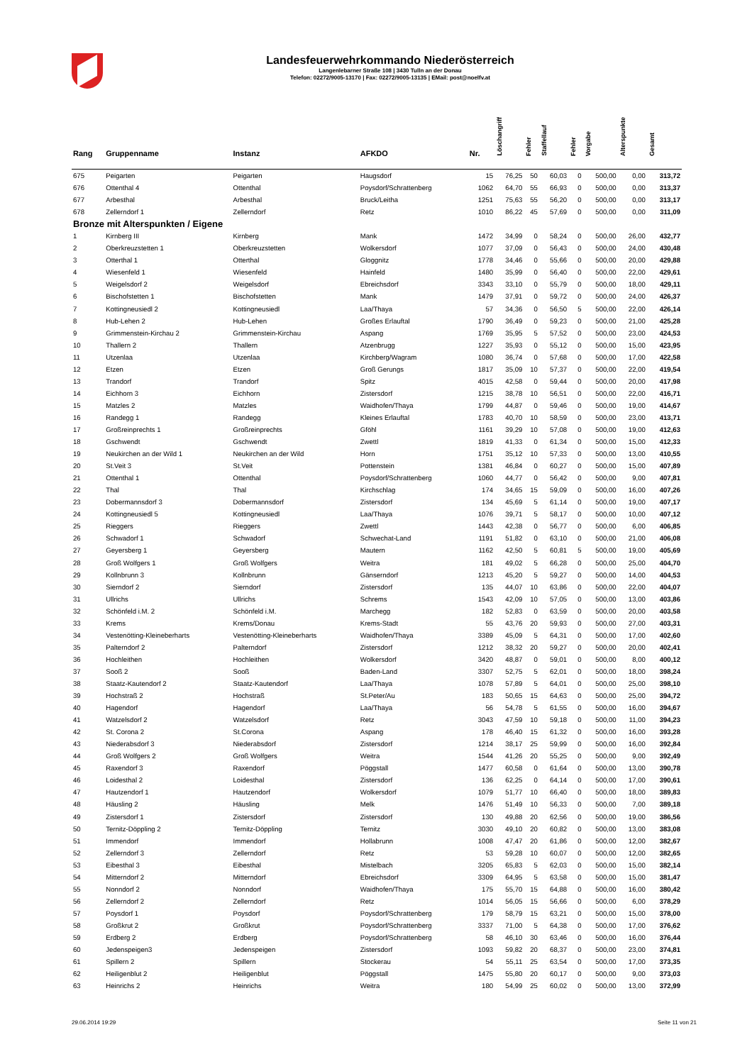Landesfeuerwehrkommando Niederösterreich
Langenlebarner Straße 108 | 3430 Tulln an der Donau
Telefon: 02272/9005-13170 | Fax: 02272/9005-13135 | EMail: post@noelfv.at
| Rang | Gruppenname | Instanz | AFKDO | Nr. | Löschangriff | Fehler | Staffellauf | Fehler | Vorgabe | Alterspunkte | Gesamt |
| --- | --- | --- | --- | --- | --- | --- | --- | --- | --- | --- | --- |
| 675 | Peigarten | Peigarten | Haugsdorf | 15 | 76,25 | 50 | 60,03 | 0 | 500,00 | 0,00 | 313,72 |
| 676 | Ottenthal 4 | Ottenthal | Poysdorf/Schrattenberg | 1062 | 64,70 | 55 | 66,93 | 0 | 500,00 | 0,00 | 313,37 |
| 677 | Arbesthal | Arbesthal | Bruck/Leitha | 1251 | 75,63 | 55 | 56,20 | 0 | 500,00 | 0,00 | 313,17 |
| 678 | Zellerndorf 1 | Zellerndorf | Retz | 1010 | 86,22 | 45 | 57,69 | 0 | 500,00 | 0,00 | 311,09 |
| Bronze mit Alterspunkten / Eigene | | | | | | | | | | | |
| 1 | Kirnberg III | Kirnberg | Mank | 1472 | 34,99 | 0 | 58,24 | 0 | 500,00 | 26,00 | 432,77 |
| 2 | Oberkreuzstetten 1 | Oberkreuzstetten | Wolkersdorf | 1077 | 37,09 | 0 | 56,43 | 0 | 500,00 | 24,00 | 430,48 |
| 3 | Otterthal 1 | Otterthal | Gloggnitz | 1778 | 34,46 | 0 | 55,66 | 0 | 500,00 | 20,00 | 429,88 |
| 4 | Wiesenfeld 1 | Wiesenfeld | Hainfeld | 1480 | 35,99 | 0 | 56,40 | 0 | 500,00 | 22,00 | 429,61 |
| 5 | Weigelsdorf 2 | Weigelsdorf | Ebreichsdorf | 3343 | 33,10 | 0 | 55,79 | 0 | 500,00 | 18,00 | 429,11 |
| 6 | Bischofstetten 1 | Bischofstetten | Mank | 1479 | 37,91 | 0 | 59,72 | 0 | 500,00 | 24,00 | 426,37 |
| 7 | Kottingneusiedl 2 | Kottingneusiedl | Laa/Thaya | 57 | 34,36 | 0 | 56,50 | 5 | 500,00 | 22,00 | 426,14 |
| 8 | Hub-Lehen 2 | Hub-Lehen | Großes Erlauftal | 1790 | 36,49 | 0 | 59,23 | 0 | 500,00 | 21,00 | 425,28 |
| 9 | Grimmenstein-Kirchau 2 | Grimmenstein-Kirchau | Aspang | 1769 | 35,95 | 5 | 57,52 | 0 | 500,00 | 23,00 | 424,53 |
| 10 | Thallern 2 | Thallern | Atzenbrugg | 1227 | 35,93 | 0 | 55,12 | 0 | 500,00 | 15,00 | 423,95 |
| 11 | Utzenlaa | Utzenlaa | Kirchberg/Wagram | 1080 | 36,74 | 0 | 57,68 | 0 | 500,00 | 17,00 | 422,58 |
| 12 | Etzen | Etzen | Groß Gerungs | 1817 | 35,09 | 10 | 57,37 | 0 | 500,00 | 22,00 | 419,54 |
| 13 | Trandorf | Trandorf | Spitz | 4015 | 42,58 | 0 | 59,44 | 0 | 500,00 | 20,00 | 417,98 |
| 14 | Eichhorn 3 | Eichhorn | Zistersdorf | 1215 | 38,78 | 10 | 56,51 | 0 | 500,00 | 22,00 | 416,71 |
| 15 | Matzles 2 | Matzles | Waidhofen/Thaya | 1799 | 44,87 | 0 | 59,46 | 0 | 500,00 | 19,00 | 414,67 |
| 16 | Randegg 1 | Randegg | Kleines Erlauftal | 1783 | 40,70 | 10 | 58,59 | 0 | 500,00 | 23,00 | 413,71 |
| 17 | Großreinprechts 1 | Großreinprechts | Gföhl | 1161 | 39,29 | 10 | 57,08 | 0 | 500,00 | 19,00 | 412,63 |
| 18 | Gschwendt | Gschwendt | Zwettl | 1819 | 41,33 | 0 | 61,34 | 0 | 500,00 | 15,00 | 412,33 |
| 19 | Neukirchen an der Wild 1 | Neukirchen an der Wild | Horn | 1751 | 35,12 | 10 | 57,33 | 0 | 500,00 | 13,00 | 410,55 |
| 20 | St.Veit 3 | St.Veit | Pottenstein | 1381 | 46,84 | 0 | 60,27 | 0 | 500,00 | 15,00 | 407,89 |
| 21 | Ottenthal 1 | Ottenthal | Poysdorf/Schrattenberg | 1060 | 44,77 | 0 | 56,42 | 0 | 500,00 | 9,00 | 407,81 |
| 22 | Thal | Thal | Kirchschlag | 174 | 34,65 | 15 | 59,09 | 0 | 500,00 | 16,00 | 407,26 |
| 23 | Dobermannsdorf 3 | Dobermannsdorf | Zistersdorf | 134 | 45,69 | 5 | 61,14 | 0 | 500,00 | 19,00 | 407,17 |
| 24 | Kottingneusiedl 5 | Kottingneusiedl | Laa/Thaya | 1076 | 39,71 | 5 | 58,17 | 0 | 500,00 | 10,00 | 407,12 |
| 25 | Rieggers | Rieggers | Zwettl | 1443 | 42,38 | 0 | 56,77 | 0 | 500,00 | 6,00 | 406,85 |
| 26 | Schwadorf 1 | Schwadorf | Schwechat-Land | 1191 | 51,82 | 0 | 63,10 | 0 | 500,00 | 21,00 | 406,08 |
| 27 | Geyersberg 1 | Geyersberg | Mautern | 1162 | 42,50 | 5 | 60,81 | 5 | 500,00 | 19,00 | 405,69 |
| 28 | Groß Wolfgers 1 | Groß Wolfgers | Weitra | 181 | 49,02 | 5 | 66,28 | 0 | 500,00 | 25,00 | 404,70 |
| 29 | Kollnbrunn 3 | Kollnbrunn | Gänserndorf | 1213 | 45,20 | 5 | 59,27 | 0 | 500,00 | 14,00 | 404,53 |
| 30 | Sierndorf 2 | Sierndorf | Zistersdorf | 135 | 44,07 | 10 | 63,86 | 0 | 500,00 | 22,00 | 404,07 |
| 31 | Ullrichs | Ullrichs | Schrems | 1543 | 42,09 | 10 | 57,05 | 0 | 500,00 | 13,00 | 403,86 |
| 32 | Schönfeld i.M. 2 | Schönfeld i.M. | Marchegg | 182 | 52,83 | 0 | 63,59 | 0 | 500,00 | 20,00 | 403,58 |
| 33 | Krems | Krems/Donau | Krems-Stadt | 55 | 43,76 | 20 | 59,93 | 0 | 500,00 | 27,00 | 403,31 |
| 34 | Vestenötting-Kleineberharts | Vestenötting-Kleineberharts | Waidhofen/Thaya | 3389 | 45,09 | 5 | 64,31 | 0 | 500,00 | 17,00 | 402,60 |
| 35 | Palterndorf 2 | Palterndorf | Zistersdorf | 1212 | 38,32 | 20 | 59,27 | 0 | 500,00 | 20,00 | 402,41 |
| 36 | Hochleithen | Hochleithen | Wolkersdorf | 3420 | 48,87 | 0 | 59,01 | 0 | 500,00 | 8,00 | 400,12 |
| 37 | Sooß 2 | Sooß | Baden-Land | 3307 | 52,75 | 5 | 62,01 | 0 | 500,00 | 18,00 | 398,24 |
| 38 | Staatz-Kautendorf 2 | Staatz-Kautendorf | Laa/Thaya | 1078 | 57,89 | 5 | 64,01 | 0 | 500,00 | 25,00 | 398,10 |
| 39 | Hochstraß 2 | Hochstraß | St.Peter/Au | 183 | 50,65 | 15 | 64,63 | 0 | 500,00 | 25,00 | 394,72 |
| 40 | Hagendorf | Hagendorf | Laa/Thaya | 56 | 54,78 | 5 | 61,55 | 0 | 500,00 | 16,00 | 394,67 |
| 41 | Watzelsdorf 2 | Watzelsdorf | Retz | 3043 | 47,59 | 10 | 59,18 | 0 | 500,00 | 11,00 | 394,23 |
| 42 | St. Corona 2 | St.Corona | Aspang | 178 | 46,40 | 15 | 61,32 | 0 | 500,00 | 16,00 | 393,28 |
| 43 | Niederabsdorf 3 | Niederabsdorf | Zistersdorf | 1214 | 38,17 | 25 | 59,99 | 0 | 500,00 | 16,00 | 392,84 |
| 44 | Groß Wolfgers 2 | Groß Wolfgers | Weitra | 1544 | 41,26 | 20 | 55,25 | 0 | 500,00 | 9,00 | 392,49 |
| 45 | Raxendorf 3 | Raxendorf | Pöggstall | 1477 | 60,58 | 0 | 61,64 | 0 | 500,00 | 13,00 | 390,78 |
| 46 | Loidesthal 2 | Loidesthal | Zistersdorf | 136 | 62,25 | 0 | 64,14 | 0 | 500,00 | 17,00 | 390,61 |
| 47 | Hautzendorf 1 | Hautzendorf | Wolkersdorf | 1079 | 51,77 | 10 | 66,40 | 0 | 500,00 | 18,00 | 389,83 |
| 48 | Häusling 2 | Häusling | Melk | 1476 | 51,49 | 10 | 56,33 | 0 | 500,00 | 7,00 | 389,18 |
| 49 | Zistersdorf 1 | Zistersdorf | Zistersdorf | 130 | 49,88 | 20 | 62,56 | 0 | 500,00 | 19,00 | 386,56 |
| 50 | Ternitz-Döppling 2 | Ternitz-Döppling | Ternitz | 3030 | 49,10 | 20 | 60,82 | 0 | 500,00 | 13,00 | 383,08 |
| 51 | Immendorf | Immendorf | Hollabrunn | 1008 | 47,47 | 20 | 61,86 | 0 | 500,00 | 12,00 | 382,67 |
| 52 | Zellerndorf 3 | Zellerndorf | Retz | 53 | 59,28 | 10 | 60,07 | 0 | 500,00 | 12,00 | 382,65 |
| 53 | Eibesthal 3 | Eibesthal | Mistelbach | 3205 | 65,83 | 5 | 62,03 | 0 | 500,00 | 15,00 | 382,14 |
| 54 | Mitterndorf 2 | Mitterndorf | Ebreichsdorf | 3309 | 64,95 | 5 | 63,58 | 0 | 500,00 | 15,00 | 381,47 |
| 55 | Nonndorf 2 | Nonndorf | Waidhofen/Thaya | 175 | 55,70 | 15 | 64,88 | 0 | 500,00 | 16,00 | 380,42 |
| 56 | Zellerndorf 2 | Zellerndorf | Retz | 1014 | 56,05 | 15 | 56,66 | 0 | 500,00 | 6,00 | 378,29 |
| 57 | Poysdorf 1 | Poysdorf | Poysdorf/Schrattenberg | 179 | 58,79 | 15 | 63,21 | 0 | 500,00 | 15,00 | 378,00 |
| 58 | Großkrut 2 | Großkrut | Poysdorf/Schrattenberg | 3337 | 71,00 | 5 | 64,38 | 0 | 500,00 | 17,00 | 376,62 |
| 59 | Erdberg 2 | Erdberg | Poysdorf/Schrattenberg | 58 | 46,10 | 30 | 63,46 | 0 | 500,00 | 16,00 | 376,44 |
| 60 | Jedenspeigen3 | Jedenspeigen | Zistersdorf | 1093 | 59,82 | 20 | 68,37 | 0 | 500,00 | 23,00 | 374,81 |
| 61 | Spillern 2 | Spillern | Stockerau | 54 | 55,11 | 25 | 63,54 | 0 | 500,00 | 17,00 | 373,35 |
| 62 | Heiligenblut 2 | Heiligenblut | Pöggstall | 1475 | 55,80 | 20 | 60,17 | 0 | 500,00 | 9,00 | 373,03 |
| 63 | Heinrichs 2 | Heinrichs | Weitra | 180 | 54,99 | 25 | 60,02 | 0 | 500,00 | 13,00 | 372,99 |
29.06.2014 19:29 Seite 11 von 21